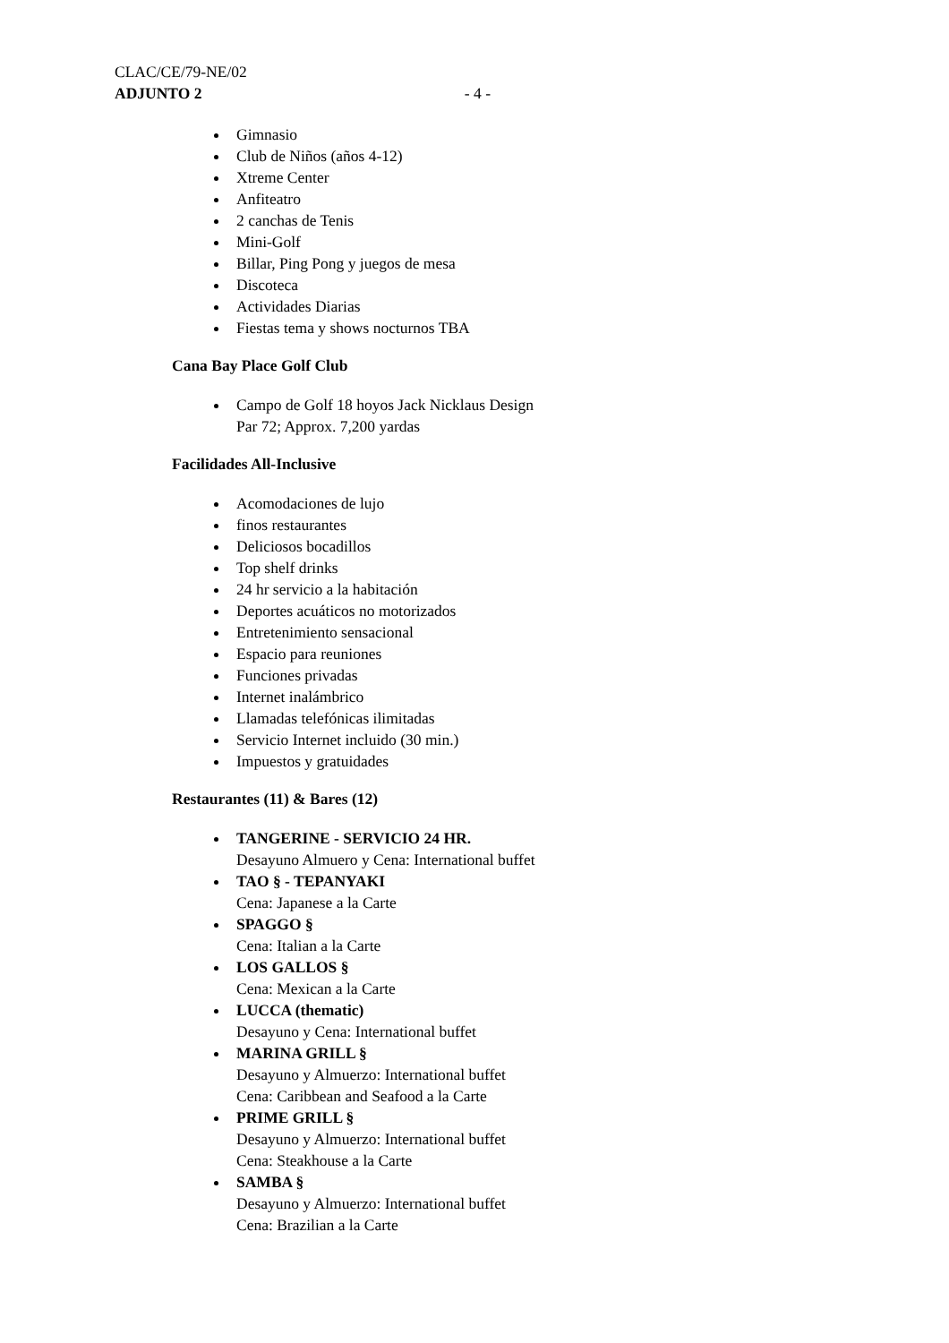CLAC/CE/79-NE/02
ADJUNTO 2 - 4 -
Gimnasio
Club de Niños (años 4-12)
Xtreme Center
Anfiteatro
2 canchas de Tenis
Mini-Golf
Billar, Ping Pong y juegos de mesa
Discoteca
Actividades Diarias
Fiestas tema y shows nocturnos TBA
Cana Bay Place Golf Club
Campo de Golf 18 hoyos Jack Nicklaus Design
Par 72; Approx. 7,200 yardas
Facilidades All-Inclusive
Acomodaciones de lujo
finos restaurantes
Deliciosos bocadillos
Top shelf drinks
24 hr servicio a la habitación
Deportes acuáticos no motorizados
Entretenimiento sensacional
Espacio para reuniones
Funciones privadas
Internet inalámbrico
Llamadas telefónicas ilimitadas
Servicio Internet incluido (30 min.)
Impuestos y gratuidades
Restaurantes (11) & Bares (12)
TANGERINE - SERVICIO 24 HR.
Desayuno Almuero y Cena: International buffet
TAO § - TEPANYAKI
Cena: Japanese a la Carte
SPAGGO §
Cena: Italian a la Carte
LOS GALLOS §
Cena: Mexican a la Carte
LUCCA (thematic)
Desayuno y Cena: International buffet
MARINA GRILL §
Desayuno y Almuerzo: International buffet
Cena: Caribbean and Seafood a la Carte
PRIME GRILL §
Desayuno y Almuerzo: International buffet
Cena: Steakhouse a la Carte
SAMBA §
Desayuno y Almuerzo: International buffet
Cena: Brazilian a la Carte